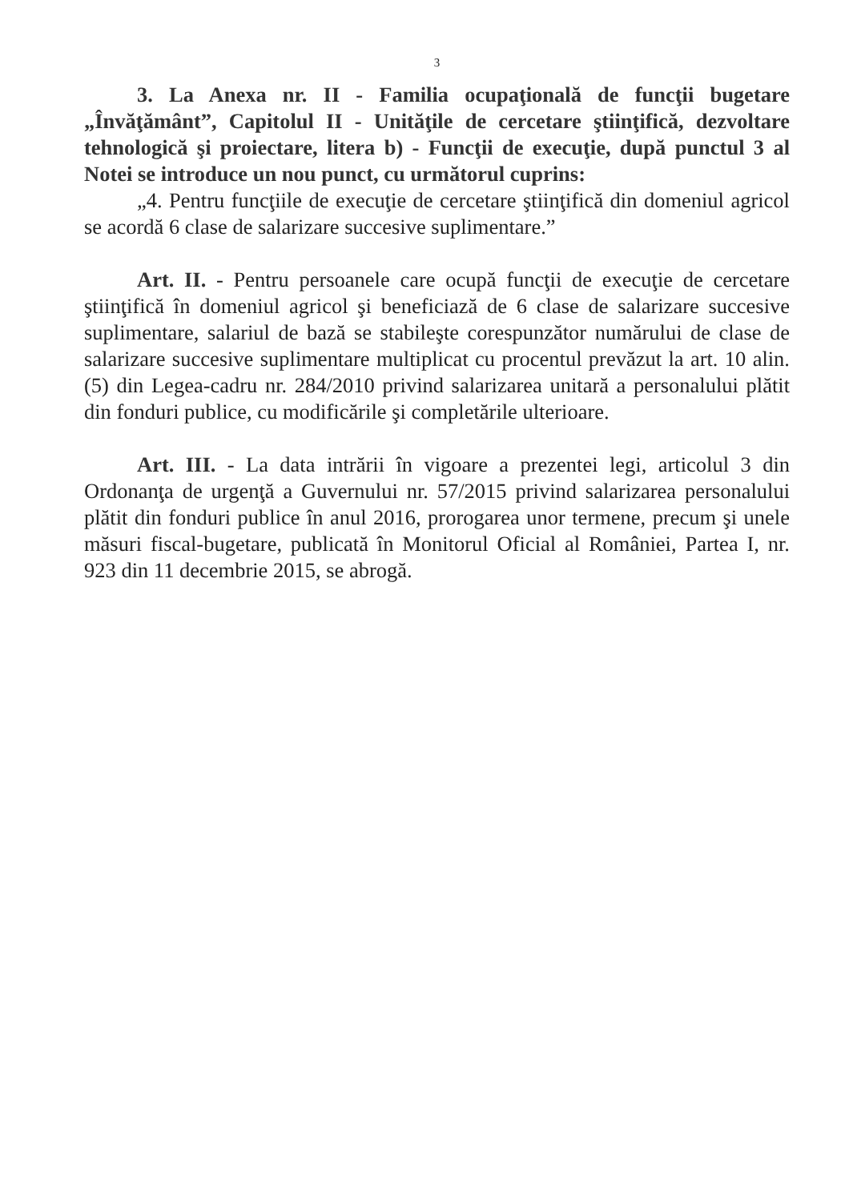3
3. La Anexa nr. II - Familia ocupaţională de funcţii bugetare „Învăţământ”, Capitolul II - Unităţile de cercetare ştiinţifică, dezvoltare tehnologică şi proiectare, litera b) - Funcţii de execuţie, după punctul 3 al Notei se introduce un nou punct, cu următorul cuprins:
„4. Pentru funcţiile de execuţie de cercetare ştiinţifică din domeniul agricol se acordă 6 clase de salarizare succesive suplimentare.”
Art. II. - Pentru persoanele care ocupă funcţii de execuţie de cercetare ştiinţifică în domeniul agricol şi beneficiază de 6 clase de salarizare succesive suplimentare, salariul de bază se stabileşte corespunzător numărului de clase de salarizare succesive suplimentare multiplicat cu procentul prevăzut la art. 10 alin. (5) din Legea-cadru nr. 284/2010 privind salarizarea unitară a personalului plătit din fonduri publice, cu modificările şi completările ulterioare.
Art. III. - La data intrării în vigoare a prezentei legi, articolul 3 din Ordonanţa de urgenţă a Guvernului nr. 57/2015 privind salarizarea personalului plătit din fonduri publice în anul 2016, prorogarea unor termene, precum şi unele măsuri fiscal-bugetare, publicată în Monitorul Oficial al României, Partea I, nr. 923 din 11 decembrie 2015, se abrogă.